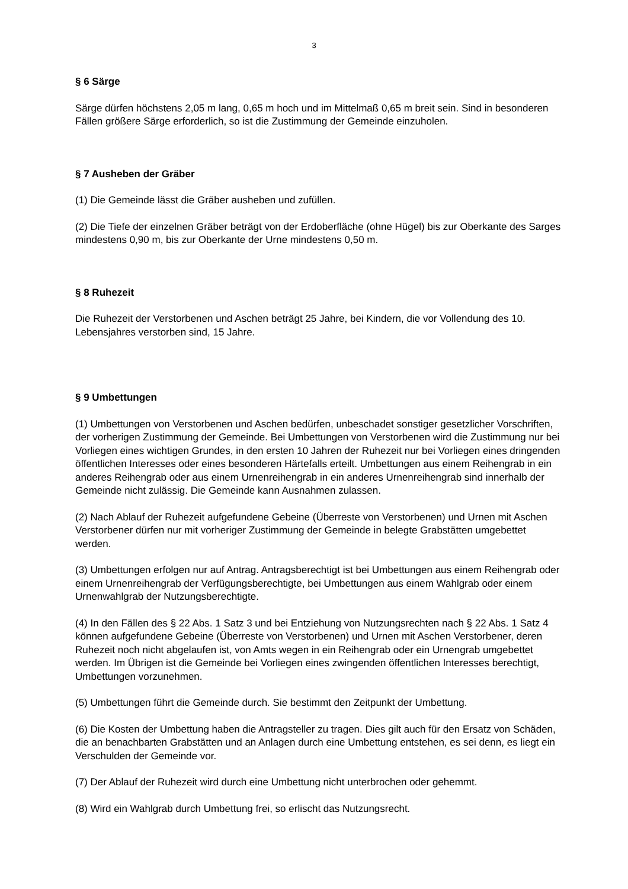3
§ 6 Särge
Särge dürfen höchstens 2,05 m lang, 0,65 m hoch und im Mittelmaß 0,65 m breit sein. Sind in besonderen Fällen größere Särge erforderlich, so ist die Zustimmung der Gemeinde einzuholen.
§ 7 Ausheben der Gräber
(1) Die Gemeinde lässt die Gräber ausheben und zufüllen.
(2) Die Tiefe der einzelnen Gräber beträgt von der Erdoberfläche (ohne Hügel) bis zur Oberkante des Sarges mindestens 0,90 m, bis zur Oberkante der Urne mindestens 0,50 m.
§ 8 Ruhezeit
Die Ruhezeit der Verstorbenen und Aschen beträgt 25 Jahre, bei Kindern, die vor Vollendung des 10. Lebensjahres verstorben sind, 15 Jahre.
§ 9 Umbettungen
(1) Umbettungen von Verstorbenen und Aschen bedürfen, unbeschadet sonstiger gesetzlicher Vorschriften, der vorherigen Zustimmung der Gemeinde. Bei Umbettungen von Verstorbenen wird die Zustimmung nur bei Vorliegen eines wichtigen Grundes, in den ersten 10 Jahren der Ruhezeit nur bei Vorliegen eines dringenden öffentlichen Interesses oder eines besonderen Härtefalls erteilt. Umbettungen aus einem Reihengrab in ein anderes Reihengrab oder aus einem Urnenreihengrab in ein anderes Urnenreihengrab sind innerhalb der Gemeinde nicht zulässig. Die Gemeinde kann Ausnahmen zulassen.
(2) Nach Ablauf der Ruhezeit aufgefundene Gebeine (Überreste von Verstorbenen) und Urnen mit Aschen Verstorbener dürfen nur mit vorheriger Zustimmung der Gemeinde in belegte Grabstätten umgebettet werden.
(3) Umbettungen erfolgen nur auf Antrag. Antragsberechtigt ist bei Umbettungen aus einem Reihengrab oder einem Urnenreihengrab der Verfügungsberechtigte, bei Umbettungen aus einem Wahlgrab oder einem Urnenwahlgrab der Nutzungsberechtigte.
(4) In den Fällen des § 22 Abs. 1 Satz 3 und bei Entziehung von Nutzungsrechten nach § 22 Abs. 1 Satz 4 können aufgefundene Gebeine (Überreste von Verstorbenen) und Urnen mit Aschen Verstorbener, deren Ruhezeit noch nicht abgelaufen ist, von Amts wegen in ein Reihengrab oder ein Urnengrab umgebettet werden. Im Übrigen ist die Gemeinde bei Vorliegen eines zwingenden öffentlichen Interesses berechtigt, Umbettungen vorzunehmen.
(5) Umbettungen führt die Gemeinde durch. Sie bestimmt den Zeitpunkt der Umbettung.
(6) Die Kosten der Umbettung haben die Antragsteller zu tragen. Dies gilt auch für den Ersatz von Schäden, die an benachbarten Grabstätten und an Anlagen durch eine Umbettung entstehen, es sei denn, es liegt ein Verschulden der Gemeinde vor.
(7) Der Ablauf der Ruhezeit wird durch eine Umbettung nicht unterbrochen oder gehemmt.
(8) Wird ein Wahlgrab durch Umbettung frei, so erlischt das Nutzungsrecht.